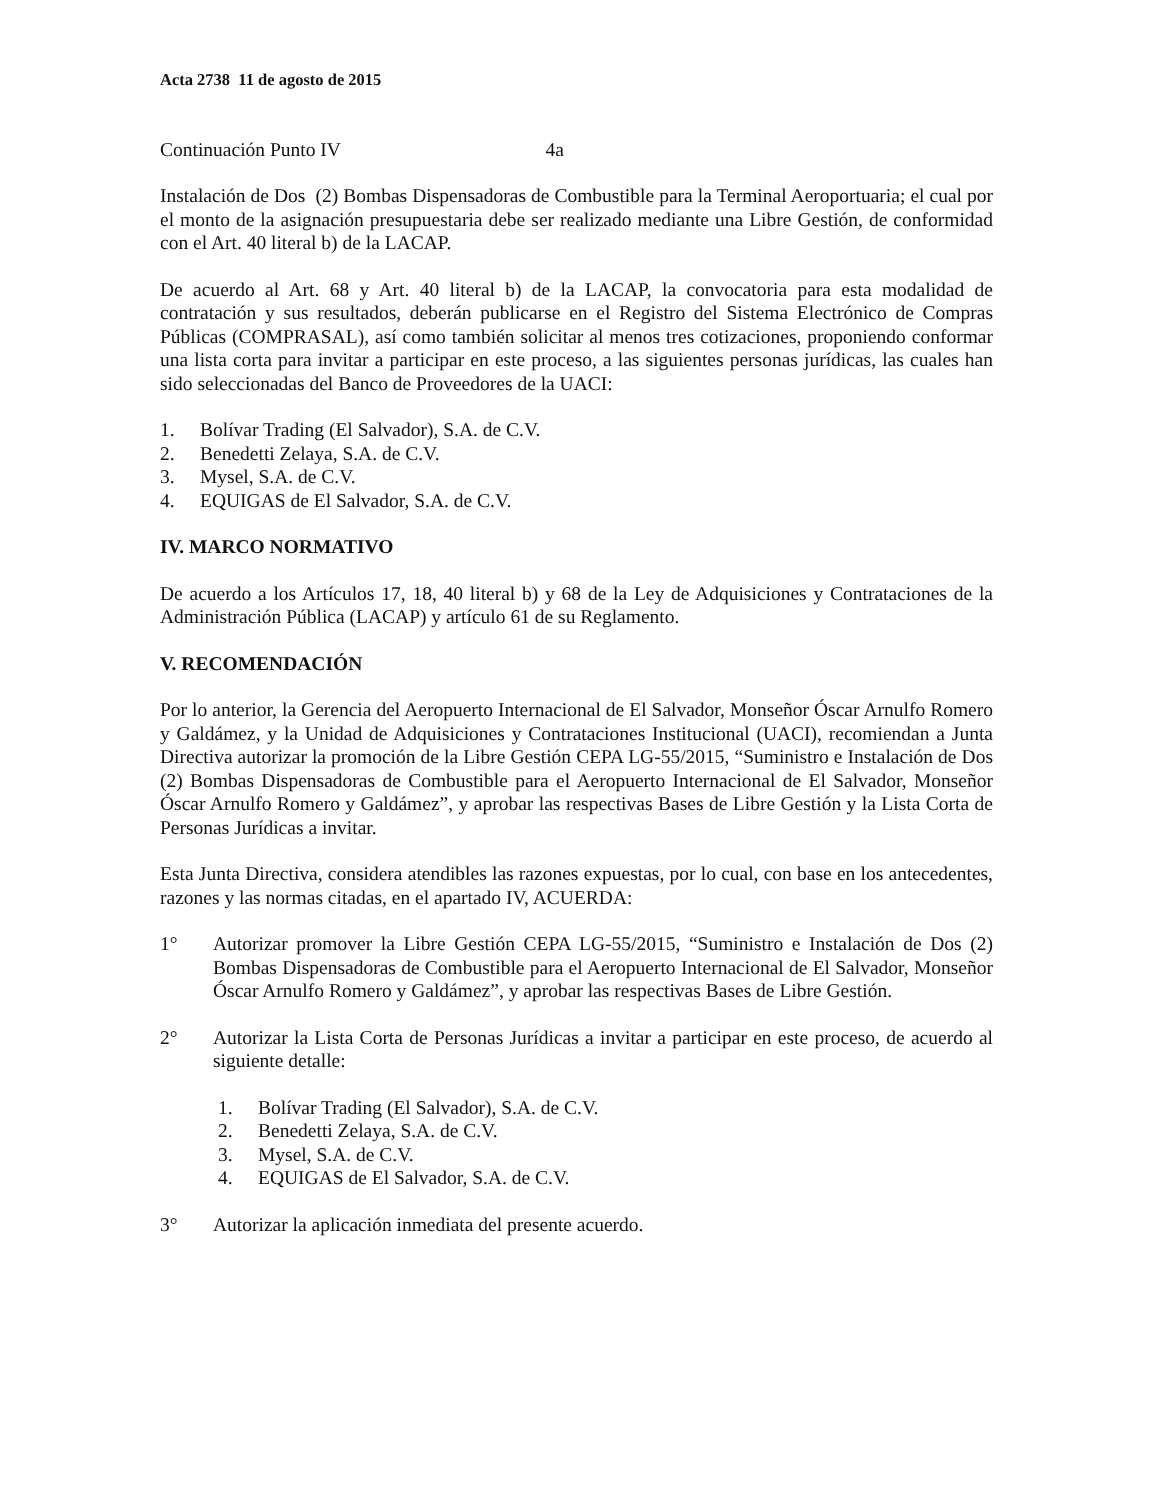Acta 2738 11 de agosto de 2015
Continuación Punto IV 4a
Instalación de Dos (2) Bombas Dispensadoras de Combustible para la Terminal Aeroportuaria; el cual por el monto de la asignación presupuestaria debe ser realizado mediante una Libre Gestión, de conformidad con el Art. 40 literal b) de la LACAP.
De acuerdo al Art. 68 y Art. 40 literal b) de la LACAP, la convocatoria para esta modalidad de contratación y sus resultados, deberán publicarse en el Registro del Sistema Electrónico de Compras Públicas (COMPRASAL), así como también solicitar al menos tres cotizaciones, proponiendo conformar una lista corta para invitar a participar en este proceso, a las siguientes personas jurídicas, las cuales han sido seleccionadas del Banco de Proveedores de la UACI:
1. Bolívar Trading (El Salvador), S.A. de C.V.
2. Benedetti Zelaya, S.A. de C.V.
3. Mysel, S.A. de C.V.
4. EQUIGAS de El Salvador, S.A. de C.V.
IV. MARCO NORMATIVO
De acuerdo a los Artículos 17, 18, 40 literal b) y 68 de la Ley de Adquisiciones y Contrataciones de la Administración Pública (LACAP) y artículo 61 de su Reglamento.
V. RECOMENDACIÓN
Por lo anterior, la Gerencia del Aeropuerto Internacional de El Salvador, Monseñor Óscar Arnulfo Romero y Galdámez, y la Unidad de Adquisiciones y Contrataciones Institucional (UACI), recomiendan a Junta Directiva autorizar la promoción de la Libre Gestión CEPA LG-55/2015, “Suministro e Instalación de Dos (2) Bombas Dispensadoras de Combustible para el Aeropuerto Internacional de El Salvador, Monseñor Óscar Arnulfo Romero y Galdámez”, y aprobar las respectivas Bases de Libre Gestión y la Lista Corta de Personas Jurídicas a invitar.
Esta Junta Directiva, considera atendibles las razones expuestas, por lo cual, con base en los antecedentes, razones y las normas citadas, en el apartado IV, ACUERDA:
1° Autorizar promover la Libre Gestión CEPA LG-55/2015, “Suministro e Instalación de Dos (2) Bombas Dispensadoras de Combustible para el Aeropuerto Internacional de El Salvador, Monseñor Óscar Arnulfo Romero y Galdámez”, y aprobar las respectivas Bases de Libre Gestión.
2° Autorizar la Lista Corta de Personas Jurídicas a invitar a participar en este proceso, de acuerdo al siguiente detalle:
1. Bolívar Trading (El Salvador), S.A. de C.V.
2. Benedetti Zelaya, S.A. de C.V.
3. Mysel, S.A. de C.V.
4. EQUIGAS de El Salvador, S.A. de C.V.
3° Autorizar la aplicación inmediata del presente acuerdo.